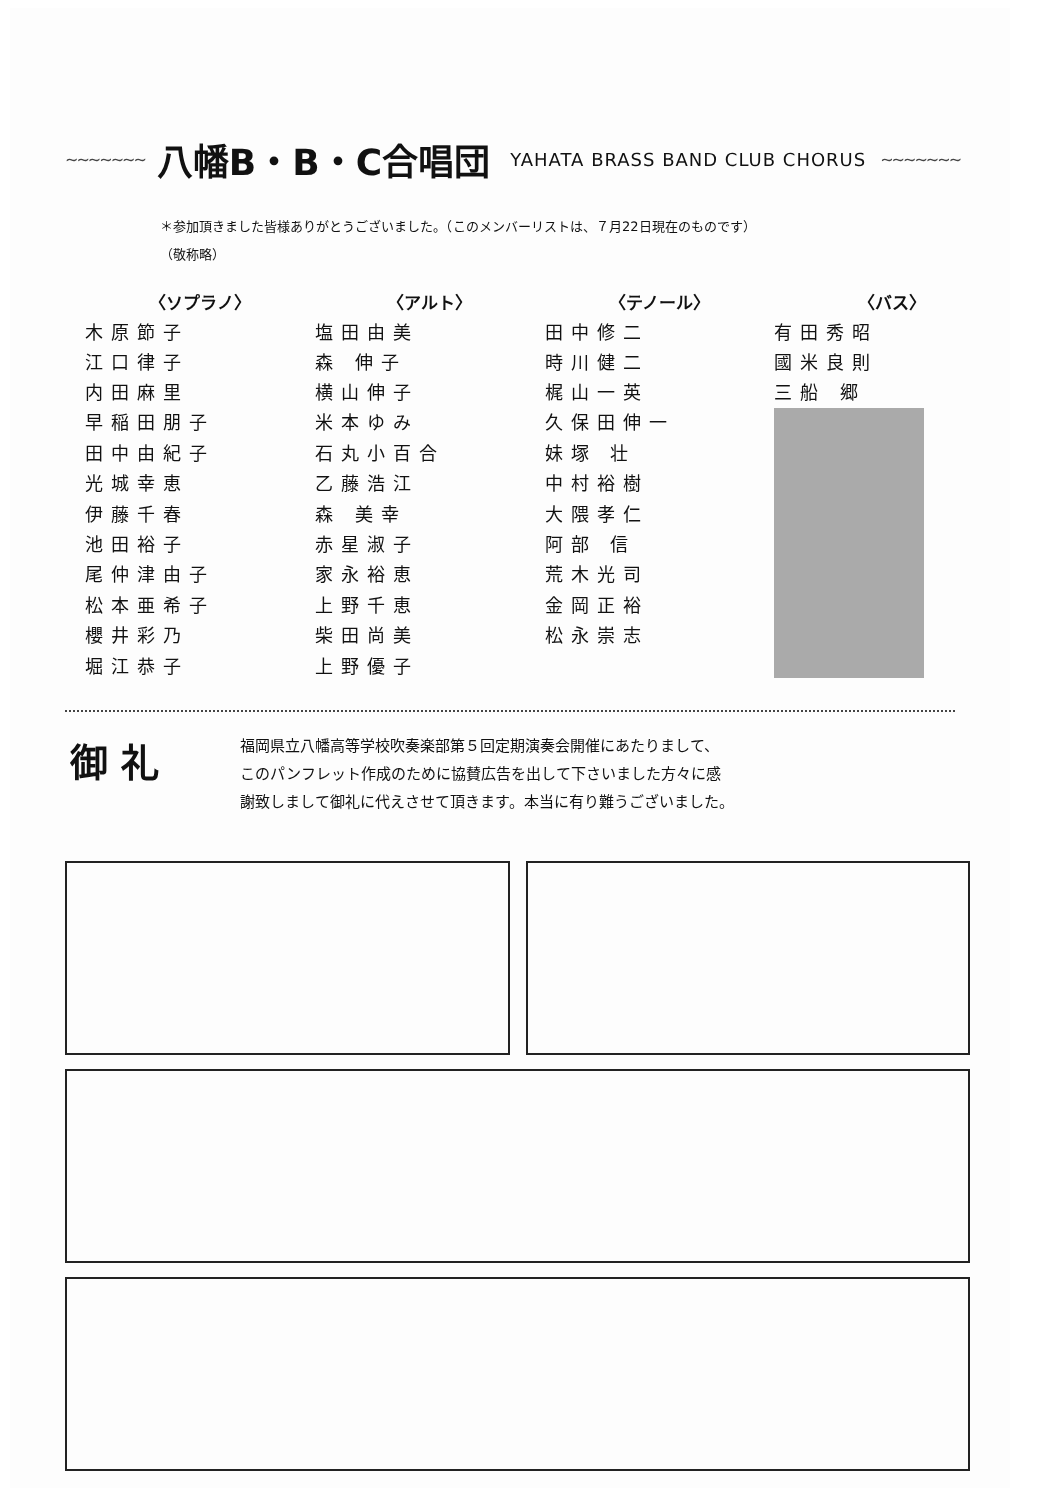~~~~~~~
八幡B・B・C合唱団
YAHATA BRASS BAND CLUB CHORUS ~~~~~~~
＊参加頂きました皆様ありがとうございました。（このメンバーリストは、７月22日現在のものです）
（敬称略）
| 〈ソプラノ〉 | 〈アルト〉 | 〈テノール〉 | 〈バス〉 |
| --- | --- | --- | --- |
| 木原節子 | 塩田由美 | 田中修二 | 有田秀昭 |
| 江口律子 | 森 伸子 | 時川健二 | 國米良則 |
| 内田麻里 | 横山伸子 | 梶山一英 | 三船 郷 |
| 早稲田朋子 | 米本ゆみ | 久保田伸一 | |
| 田中由紀子 | 石丸小百合 | 妹塚 壮 | |
| 光城幸恵 | 乙藤浩江 | 中村裕樹 | |
| 伊藤千春 | 森 美幸 | 大隈孝仁 | |
| 池田裕子 | 赤星淑子 | 阿部 信 | |
| 尾仲津由子 | 家永裕恵 | 荒木光司 | |
| 松本亜希子 | 上野千恵 | 金岡正裕 | |
| 櫻井彩乃 | 柴田尚美 | 松永崇志 | |
| 堀江恭子 | 上野優子 | | |
御 礼
福岡県立八幡高等学校吹奏楽部第５回定期演奏会開催にあたりまして、
このパンフレット作成のために協賛広告を出して下さいました方々に感
謝致しまして御礼に代えさせて頂きます。本当に有り難うございました。